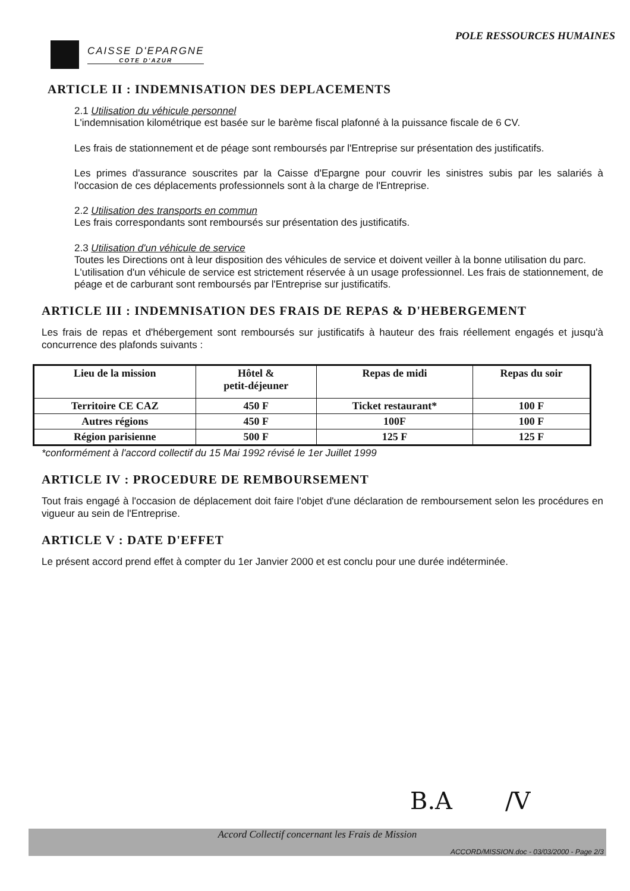CAISSE D'EPARGNE
COTE D'AZUR
POLE RESSOURCES HUMAINES
ARTICLE II : INDEMNISATION DES DEPLACEMENTS
2.1 Utilisation du véhicule personnel
L'indemnisation kilométrique est basée sur le barème fiscal plafonné à la puissance fiscale de 6 CV.
Les frais de stationnement et de péage sont remboursés par l'Entreprise sur présentation des justificatifs.
Les primes d'assurance souscrites par la Caisse d'Epargne pour couvrir les sinistres subis par les salariés à l'occasion de ces déplacements professionnels sont à la charge de l'Entreprise.
2.2 Utilisation des transports en commun
Les frais correspondants sont remboursés sur présentation des justificatifs.
2.3 Utilisation d'un véhicule de service
Toutes les Directions ont à leur disposition des véhicules de service et doivent veiller à la bonne utilisation du parc.
L'utilisation d'un véhicule de service est strictement réservée à un usage professionnel. Les frais de stationnement, de péage et de carburant sont remboursés par l'Entreprise sur justificatifs.
ARTICLE III : INDEMNISATION DES FRAIS DE REPAS & D'HEBERGEMENT
Les frais de repas et d'hébergement sont remboursés sur justificatifs à hauteur des frais réellement engagés et jusqu'à concurrence des plafonds suivants :
| Lieu de la mission | Hôtel & petit-déjeuner | Repas de midi | Repas du soir |
| --- | --- | --- | --- |
| Territoire CE CAZ | 450 F | Ticket restaurant* | 100 F |
| Autres régions | 450 F | 100F | 100 F |
| Région parisienne | 500 F | 125 F | 125 F |
*conformément à l'accord collectif du 15 Mai 1992 révisé le 1er Juillet 1999
ARTICLE IV : PROCEDURE DE REMBOURSEMENT
Tout frais engagé à l'occasion de déplacement doit faire l'objet d'une déclaration de remboursement selon les procédures en vigueur au sein de l'Entreprise.
ARTICLE V : DATE D'EFFET
Le présent accord prend effet à compter du 1er Janvier 2000 et est conclu pour une durée indéterminée.
B.A /V
Accord Collectif concernant les Frais de Mission
ACCORD/MISSION.doc - 03/03/2000 - Page 2/3